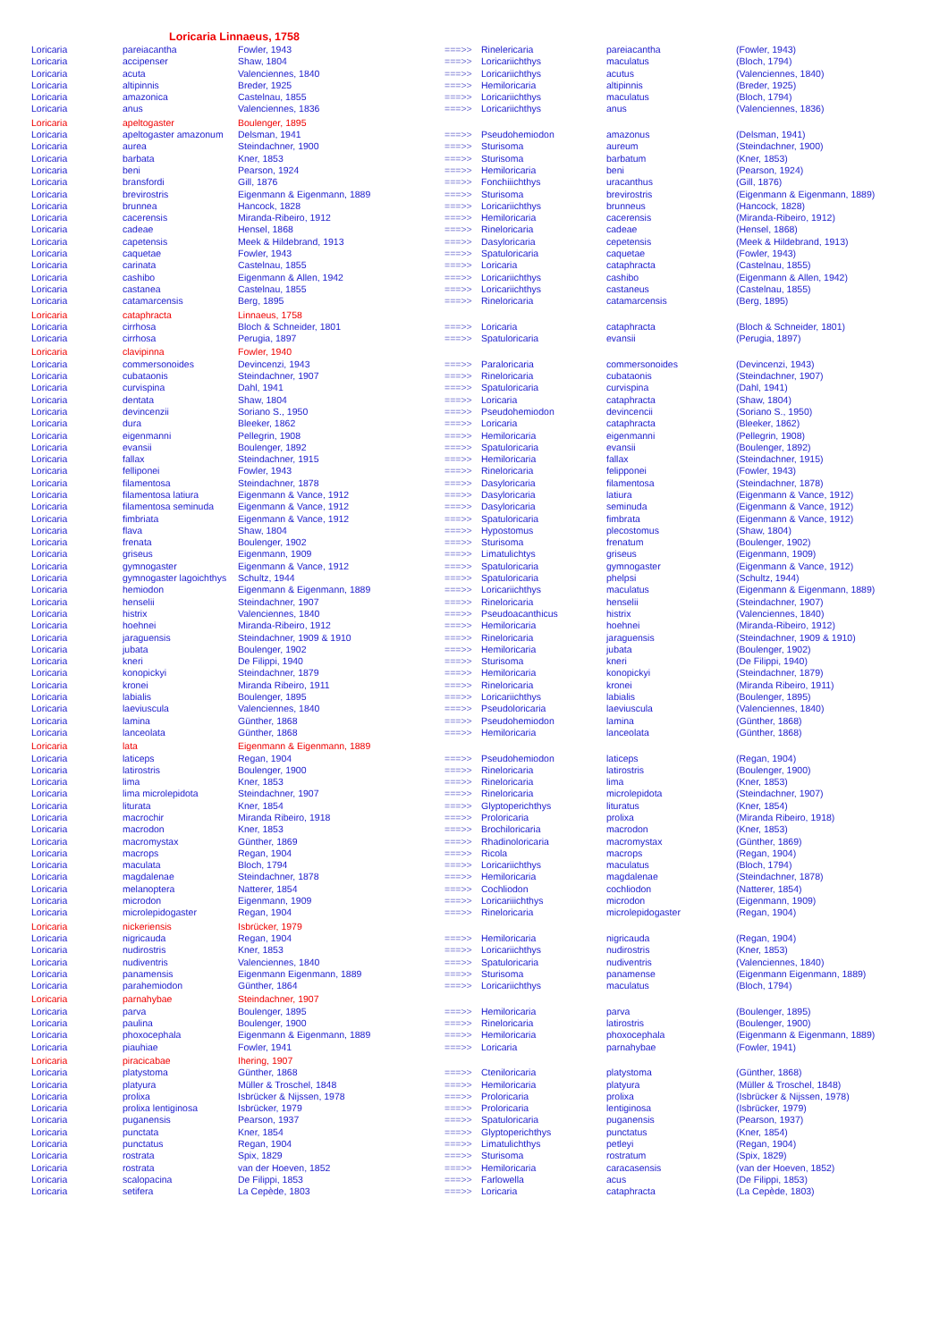Loricaria Linnaeus, 1758
| Loricaria | pareiacantha | Fowler, 1943 | ===>> | Rinelericaria | pareiacantha | (Fowler, 1943) |
| Loricaria | accipenser | Shaw, 1804 | ===>> | Loricariichthys | maculatus | (Bloch, 1794) |
| Loricaria | acuta | Valenciennes, 1840 | ===>> | Loricariichthys | acutus | (Valenciennes, 1840) |
| Loricaria | altipinnis | Breder, 1925 | ===>> | Hemiloricaria | altipinnis | (Breder, 1925) |
| Loricaria | amazonica | Castelnau, 1855 | ===>> | Loricariichthys | maculatus | (Bloch, 1794) |
| Loricaria | anus | Valenciennes, 1836 | ===>> | Loricariichthys | anus | (Valenciennes, 1836) |
| Loricaria | apeltogaster | Boulenger, 1895 | | | | |
| Loricaria | apeltogaster amazonum | Delsman, 1941 | ===>> | Pseudohemiodon | amazonus | (Delsman, 1941) |
| Loricaria | aurea | Steindachner, 1900 | ===>> | Sturisoma | aureum | (Steindachner, 1900) |
| Loricaria | barbata | Kner, 1853 | ===>> | Sturisoma | barbatum | (Kner, 1853) |
| Loricaria | beni | Pearson, 1924 | ===>> | Hemiloricaria | beni | (Pearson, 1924) |
| Loricaria | bransfordi | Gill, 1876 | ===>> | Fonchiiichthys | uracanthus | (Gill, 1876) |
| Loricaria | brevirostris | Eigenmann & Eigenmann, 1889 | ===>> | Sturisoma | brevirostris | (Eigenmann & Eigenmann, 1889) |
| Loricaria | brunnea | Hancock, 1828 | ===>> | Loricariichthys | brunneus | (Hancock, 1828) |
| Loricaria | cacerensis | Miranda-Ribeiro, 1912 | ===>> | Hemiloricaria | cacerensis | (Miranda-Ribeiro, 1912) |
| Loricaria | cadeae | Hensel, 1868 | ===>> | Rineloricaria | cadeae | (Hensel, 1868) |
| Loricaria | capetensis | Meek & Hildebrand, 1913 | ===>> | Dasyloricaria | cepetensis | (Meek & Hildebrand, 1913) |
| Loricaria | caquetae | Fowler, 1943 | ===>> | Spatuloricaria | caquetae | (Fowler, 1943) |
| Loricaria | carinata | Castelnau, 1855 | ===>> | Loricaria | cataphracta | (Castelnau, 1855) |
| Loricaria | cashibo | Eigenmann & Allen, 1942 | ===>> | Loricariichthys | cashibo | (Eigenmann & Allen, 1942) |
| Loricaria | castanea | Castelnau, 1855 | ===>> | Loricariichthys | castaneus | (Castelnau, 1855) |
| Loricaria | catamarcensis | Berg, 1895 | ===>> | Rineloricaria | catamarcensis | (Berg, 1895) |
| Loricaria | cataphracta | Linnaeus, 1758 | | | | |
| Loricaria | cirrhosa | Bloch & Schneider, 1801 | ===>> | Loricaria | cataphracta | (Bloch & Schneider, 1801) |
| Loricaria | cirrhosa | Perugia, 1897 | ===>> | Spatuloricaria | evansii | (Perugia, 1897) |
| Loricaria | clavipinna | Fowler, 1940 | | | | |
| Loricaria | commersonoides | Devincenzi, 1943 | ===>> | Paraloricaria | commersonoides | (Devincenzi, 1943) |
| Loricaria | cubataonis | Steindachner, 1907 | ===>> | Rineloricaria | cubataonis | (Steindachner, 1907) |
| Loricaria | curvispina | Dahl, 1941 | ===>> | Spatuloricaria | curvispina | (Dahl, 1941) |
| Loricaria | dentata | Shaw, 1804 | ===>> | Loricaria | cataphracta | (Shaw, 1804) |
| Loricaria | devincenzii | Soriano S., 1950 | ===>> | Pseudohemiodon | devincencii | (Soriano S., 1950) |
| Loricaria | dura | Bleeker, 1862 | ===>> | Loricaria | cataphracta | (Bleeker, 1862) |
| Loricaria | eigenmanni | Pellegrin, 1908 | ===>> | Hemiloricaria | eigenmanni | (Pellegrin, 1908) |
| Loricaria | evansii | Boulenger, 1892 | ===>> | Spatuloricaria | evansii | (Boulenger, 1892) |
| Loricaria | fallax | Steindachner, 1915 | ===>> | Hemiloricaria | fallax | (Steindachner, 1915) |
| Loricaria | felliponei | Fowler, 1943 | ===>> | Rineloricaria | felipponei | (Fowler, 1943) |
| Loricaria | filamentosa | Steindachner, 1878 | ===>> | Dasyloricaria | filamentosa | (Steindachner, 1878) |
| Loricaria | filamentosa latiura | Eigenmann & Vance, 1912 | ===>> | Dasyloricaria | latiura | (Eigenmann & Vance, 1912) |
| Loricaria | filamentosa seminuda | Eigenmann & Vance, 1912 | ===>> | Dasyloricaria | seminuda | (Eigenmann & Vance, 1912) |
| Loricaria | fimbriata | Eigenmann & Vance, 1912 | ===>> | Spatuloricaria | fimbrata | (Eigenmann & Vance, 1912) |
| Loricaria | flava | Shaw, 1804 | ===>> | Hypostomus | plecostomus | (Shaw, 1804) |
| Loricaria | frenata | Boulenger, 1902 | ===>> | Sturisoma | frenatum | (Boulenger, 1902) |
| Loricaria | griseus | Eigenmann, 1909 | ===>> | Limatulichtys | griseus | (Eigenmann, 1909) |
| Loricaria | gymnogaster | Eigenmann & Vance, 1912 | ===>> | Spatuloricaria | gymnogaster | (Eigenmann & Vance, 1912) |
| Loricaria | gymnogaster lagoichthys | Schultz, 1944 | ===>> | Spatuloricaria | phelpsi | (Schultz, 1944) |
| Loricaria | hemiodon | Eigenmann & Eigenmann, 1889 | ===>> | Loricariichthys | maculatus | (Eigenmann & Eigenmann, 1889) |
| Loricaria | henselii | Steindachner, 1907 | ===>> | Rineloricaria | henselii | (Steindachner, 1907) |
| Loricaria | histrix | Valenciennes, 1840 | ===>> | Pseudoacanthicus | histrix | (Valenciennes, 1840) |
| Loricaria | hoehnei | Miranda-Ribeiro, 1912 | ===>> | Hemiloricaria | hoehnei | (Miranda-Ribeiro, 1912) |
| Loricaria | jaraguensis | Steindachner, 1909 & 1910 | ===>> | Rineloricaria | jaraguensis | (Steindachner, 1909 & 1910) |
| Loricaria | jubata | Boulenger, 1902 | ===>> | Hemiloricaria | jubata | (Boulenger, 1902) |
| Loricaria | kneri | De Filippi, 1940 | ===>> | Sturisoma | kneri | (De Filippi, 1940) |
| Loricaria | konopickyi | Steindachner, 1879 | ===>> | Hemiloricaria | konopickyi | (Steindachner, 1879) |
| Loricaria | kronei | Miranda Ribeiro, 1911 | ===>> | Rineloricaria | kronei | (Miranda Ribeiro, 1911) |
| Loricaria | labialis | Boulenger, 1895 | ===>> | Loricariichthys | labialis | (Boulenger, 1895) |
| Loricaria | laeviuscula | Valenciennes, 1840 | ===>> | Pseudoloricaria | laeviuscula | (Valenciennes, 1840) |
| Loricaria | lamina | Günther, 1868 | ===>> | Pseudohemiodon | lamina | (Günther, 1868) |
| Loricaria | lanceolata | Günther, 1868 | ===>> | Hemiloricaria | lanceolata | (Günther, 1868) |
| Loricaria | lata | Eigenmann & Eigenmann, 1889 | | | | |
| Loricaria | laticeps | Regan, 1904 | ===>> | Pseudohemiodon | laticeps | (Regan, 1904) |
| Loricaria | latirostris | Boulenger, 1900 | ===>> | Rineloricaria | latirostris | (Boulenger, 1900) |
| Loricaria | lima | Kner, 1853 | ===>> | Rineloricaria | lima | (Kner, 1853) |
| Loricaria | lima microlepidota | Steindachner, 1907 | ===>> | Rineloricaria | microlepidota | (Steindachner, 1907) |
| Loricaria | liturata | Kner, 1854 | ===>> | Glyptoperichthys | lituratus | (Kner, 1854) |
| Loricaria | macrochir | Miranda Ribeiro, 1918 | ===>> | Proloricaria | prolixa | (Miranda Ribeiro, 1918) |
| Loricaria | macrodon | Kner, 1853 | ===>> | Brochiloricaria | macrodon | (Kner, 1853) |
| Loricaria | macromystax | Günther, 1869 | ===>> | Rhadinoloricaria | macromystax | (Günther, 1869) |
| Loricaria | macrops | Regan, 1904 | ===>> | Ricola | macrops | (Regan, 1904) |
| Loricaria | maculata | Bloch, 1794 | ===>> | Loricariichthys | maculatus | (Bloch, 1794) |
| Loricaria | magdalenae | Steindachner, 1878 | ===>> | Hemiloricaria | magdalenae | (Steindachner, 1878) |
| Loricaria | melanoptera | Natterer, 1854 | ===>> | Cochliodon | cochliodon | (Natterer, 1854) |
| Loricaria | microdon | Eigenmann, 1909 | ===>> | Loricariiichthys | microdon | (Eigenmann, 1909) |
| Loricaria | microlepidogaster | Regan, 1904 | ===>> | Rineloricaria | microlepidogaster | (Regan, 1904) |
| Loricaria | nickeriensis | Isbrücker, 1979 | | | | |
| Loricaria | nigricauda | Regan, 1904 | ===>> | Hemiloricaria | nigricauda | (Regan, 1904) |
| Loricaria | nudirostris | Kner, 1853 | ===>> | Loricariichthys | nudirostris | (Kner, 1853) |
| Loricaria | nudiventris | Valenciennes, 1840 | ===>> | Spatuloricaria | nudiventris | (Valenciennes, 1840) |
| Loricaria | panamensis | Eigenmann Eigenmann, 1889 | ===>> | Sturisoma | panamense | (Eigenmann Eigenmann, 1889) |
| Loricaria | parahemiodon | Günther, 1864 | ===>> | Loricariichthys | maculatus | (Bloch, 1794) |
| Loricaria | parnahybae | Steindachner, 1907 | | | | |
| Loricaria | parva | Boulenger, 1895 | ===>> | Hemiloricaria | parva | (Boulenger, 1895) |
| Loricaria | paulina | Boulenger, 1900 | ===>> | Rineloricaria | latirostris | (Boulenger, 1900) |
| Loricaria | phoxocephala | Eigenmann & Eigenmann, 1889 | ===>> | Hemiloricaria | phoxocephala | (Eigenmann & Eigenmann, 1889) |
| Loricaria | piauhiae | Fowler, 1941 | ===>> | Loricaria | parnahybae | (Fowler, 1941) |
| Loricaria | piracicabae | Ihering, 1907 | | | | |
| Loricaria | platystoma | Günther, 1868 | ===>> | Cteniloricaria | platystoma | (Günther, 1868) |
| Loricaria | platyura | Müller & Troschel, 1848 | ===>> | Hemiloricaria | platyura | (Müller & Troschel, 1848) |
| Loricaria | prolixa | Isbrücker & Nijssen, 1978 | ===>> | Proloricaria | prolixa | (Isbrücker & Nijssen, 1978) |
| Loricaria | prolixa lentiginosa | Isbrücker, 1979 | ===>> | Proloricaria | lentiginosa | (Isbrücker, 1979) |
| Loricaria | puganensis | Pearson, 1937 | ===>> | Spatuloricaria | puganensis | (Pearson, 1937) |
| Loricaria | punctata | Kner, 1854 | ===>> | Glyptoperichthys | punctatus | (Kner, 1854) |
| Loricaria | punctatus | Regan, 1904 | ===>> | Limatulichthys | petleyi | (Regan, 1904) |
| Loricaria | rostrata | Spix, 1829 | ===>> | Sturisoma | rostratum | (Spix, 1829) |
| Loricaria | rostrata | van der Hoeven, 1852 | ===>> | Hemiloricaria | caracasensis | (van der Hoeven, 1852) |
| Loricaria | scalopacina | De Filippi, 1853 | ===>> | Farlowella | acus | (De Filippi, 1853) |
| Loricaria | setifera | La Cepède, 1803 | ===>> | Loricaria | cataphracta | (La Cepède, 1803) |